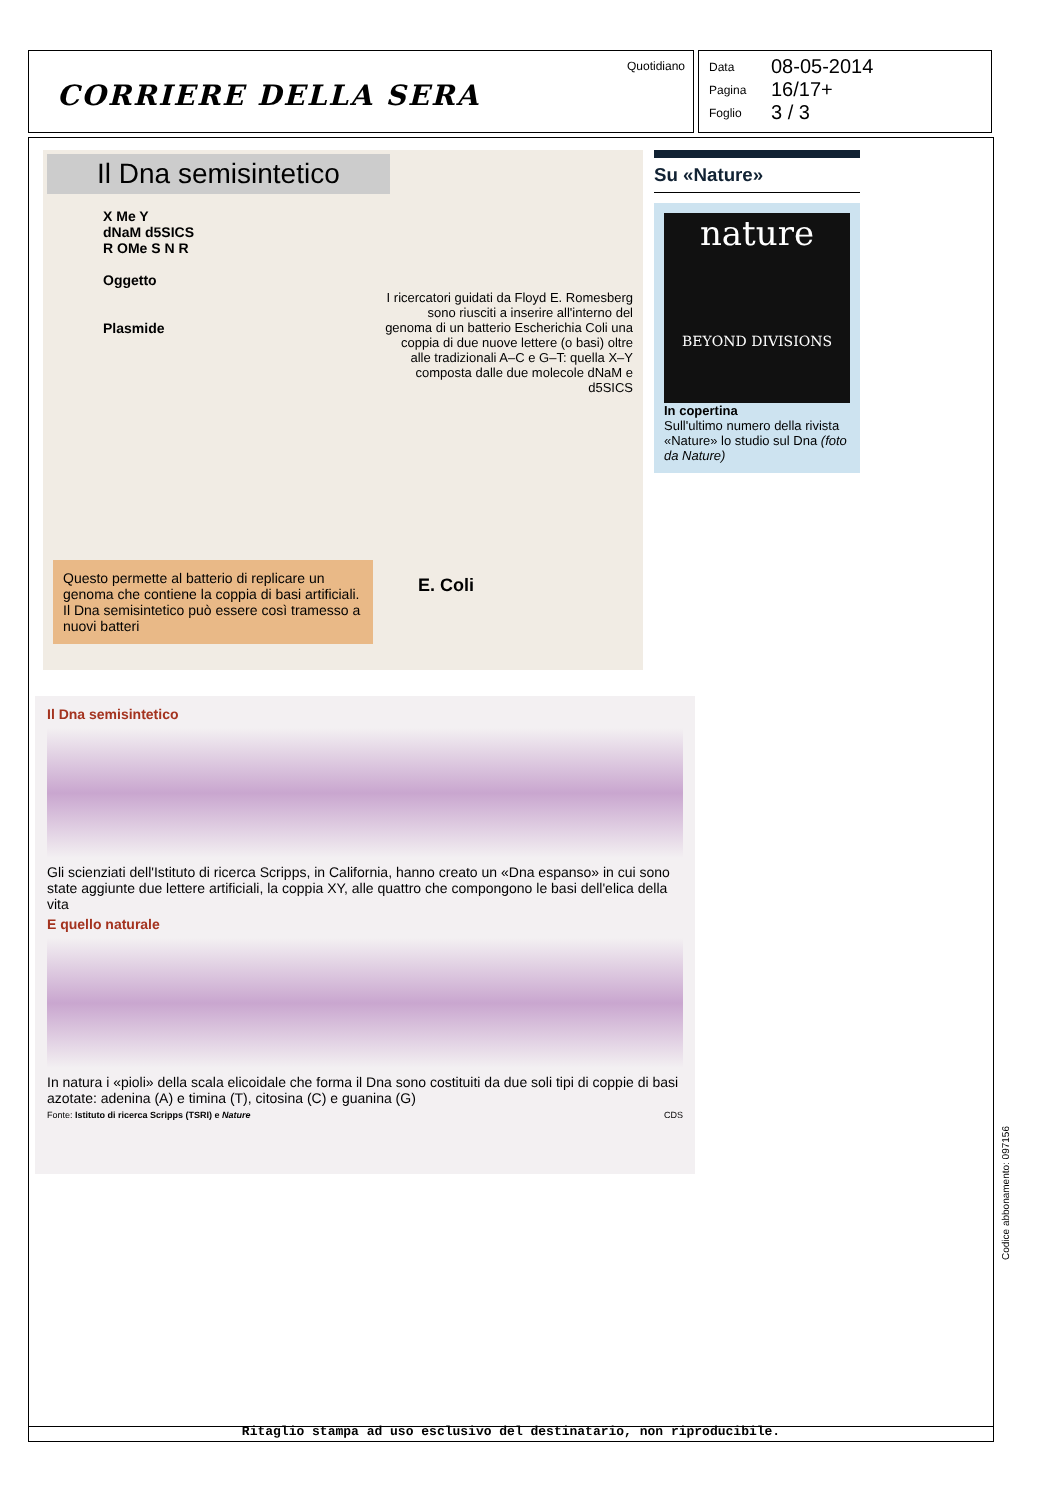CORRIERE DELLA SERA
Quotidiano
Data 08-05-2014
Pagina 16/17+
Foglio 3 / 3
Il Dna semisintetico
X Me Y
dNaM d5SICS
R OMe S N R
Oggetto
Plasmide
I ricercatori guidati da Floyd E. Romesberg sono riusciti a inserire all'interno del genoma di un batterio Escherichia Coli una coppia di due nuove lettere (o basi) oltre alle tradizionali A–C e G–T: quella X–Y composta dalle due molecole dNaM e d5SICS
E. Coli
Questo permette al batterio di replicare un genoma che contiene la coppia di basi artificiali. Il Dna semisintetico può essere così tramesso a nuovi batteri
Su «Nature»
nature
BEYOND DIVISIONS
In copertina
Sull'ultimo numero della rivista «Nature» lo studio sul Dna (foto da Nature)
Il Dna semisintetico
Gli scienziati dell'Istituto di ricerca Scripps, in California, hanno creato un «Dna espanso» in cui sono state aggiunte due lettere artificiali, la coppia XY, alle quattro che compongono le basi dell'elica della vita
E quello naturale
In natura i «pioli» della scala elicoidale che forma il Dna sono costituiti da due soli tipi di coppie di basi azotate: adenina (A) e timina (T), citosina (C) e guanina (G)
Fonte: Istituto di ricerca Scripps (TSRI) e Nature CDS
Ritaglio stampa ad uso esclusivo del destinatario, non riproducibile.
Codice abbonamento: 097156